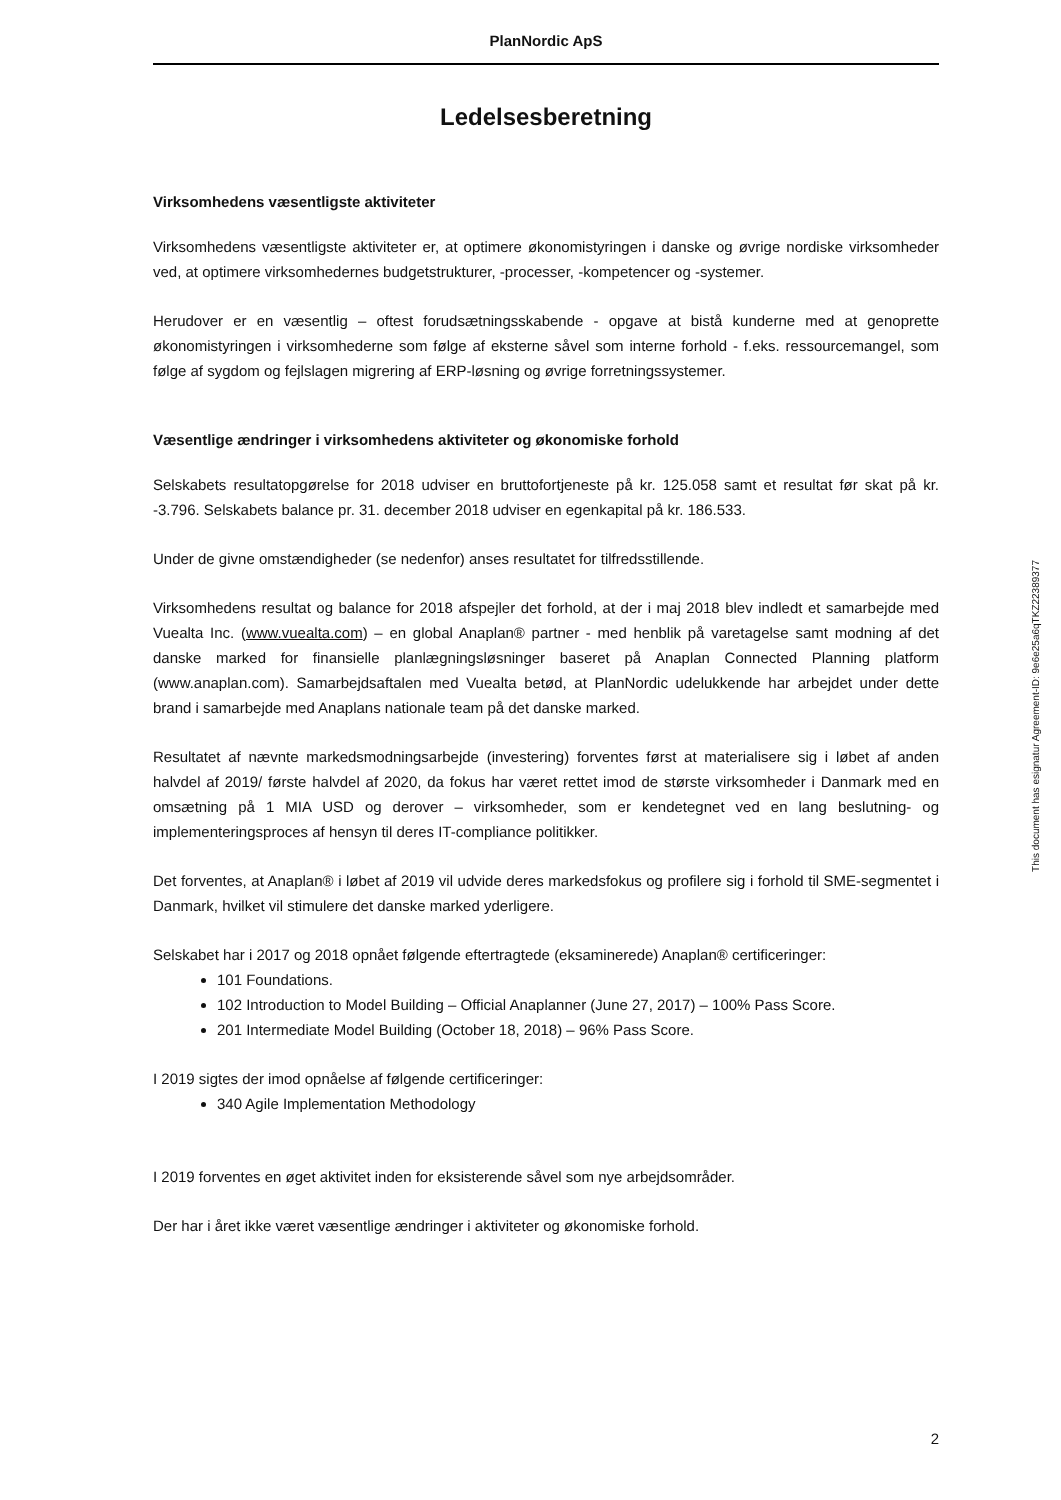PlanNordic ApS
Ledelsesberetning
Virksomhedens væsentligste aktiviteter
Virksomhedens væsentligste aktiviteter er, at optimere økonomistyringen i danske og øvrige nordiske virksomheder ved, at optimere virksomhedernes budgetstrukturer, -processer, -kompetencer og -systemer.
Herudover er en væsentlig – oftest forudsætningsskabende - opgave at bistå kunderne med at genoprette økonomistyringen i virksomhederne som følge af eksterne såvel som interne forhold - f.eks. ressourcemangel, som følge af sygdom og fejlslagen migrering af ERP-løsning og øvrige forretningssystemer.
Væsentlige ændringer i virksomhedens aktiviteter og økonomiske forhold
Selskabets resultatopgørelse for 2018 udviser en bruttofortjeneste på kr. 125.058 samt et resultat før skat på kr. -3.796. Selskabets balance pr. 31. december 2018 udviser en egenkapital på kr. 186.533.
Under de givne omstændigheder (se nedenfor) anses resultatet for tilfredsstillende.
Virksomhedens resultat og balance for 2018 afspejler det forhold, at der i maj 2018 blev indledt et samarbejde med Vuealta Inc. (www.vuealta.com) – en global Anaplan® partner - med henblik på varetagelse samt modning af det danske marked for finansielle planlægningsløsninger baseret på Anaplan Connected Planning platform (www.anaplan.com). Samarbejdsaftalen med Vuealta betød, at PlanNordic udelukkende har arbejdet under dette brand i samarbejde med Anaplans nationale team på det danske marked.
Resultatet af nævnte markedsmodningsarbejde (investering) forventes først at materialisere sig i løbet af anden halvdel af 2019/ første halvdel af 2020, da fokus har været rettet imod de største virksomheder i Danmark med en omsætning på 1 MIA USD og derover – virksomheder, som er kendetegnet ved en lang beslutning- og implementeringsproces af hensyn til deres IT-compliance politikker.
Det forventes, at Anaplan® i løbet af 2019 vil udvide deres markedsfokus og profilere sig i forhold til SME-segmentet i Danmark, hvilket vil stimulere det danske marked yderligere.
Selskabet har i 2017 og 2018 opnået følgende eftertragtede (eksaminerede) Anaplan® certificeringer:
101 Foundations.
102 Introduction to Model Building – Official Anaplanner (June 27, 2017) – 100% Pass Score.
201 Intermediate Model Building (October 18, 2018) – 96% Pass Score.
I 2019 sigtes der imod opnåelse af følgende certificeringer:
340 Agile Implementation Methodology
I 2019 forventes en øget aktivitet inden for eksisterende såvel som nye arbejdsområder.
Der har i året ikke været væsentlige ændringer i aktiviteter og økonomiske forhold.
This document has esignatur Agreement-ID: 9e6e25a6qTKZ22389377
2